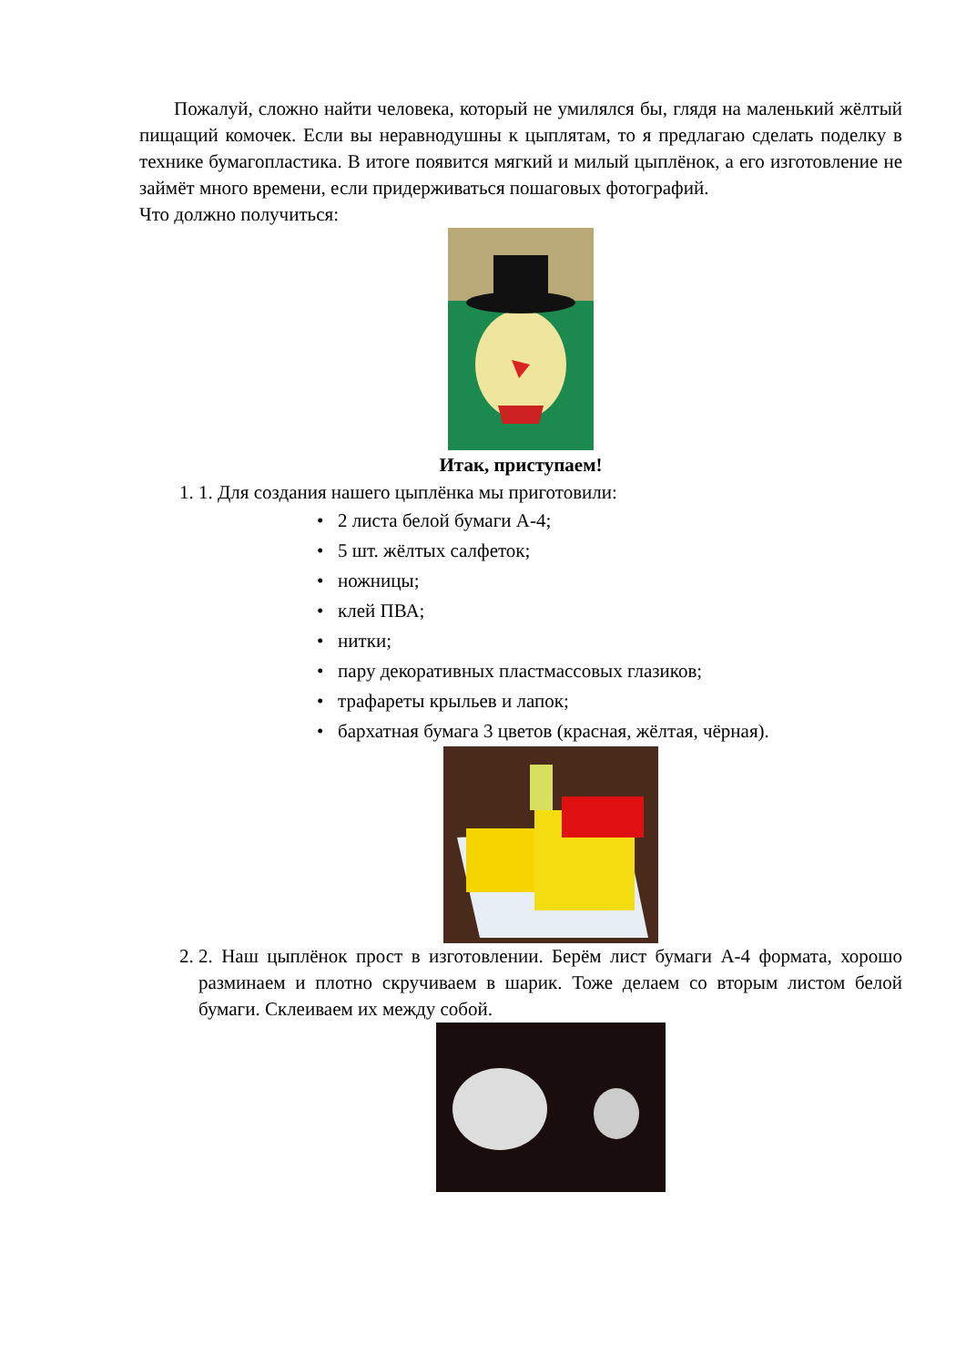Пожалуй, сложно найти человека, который не умилялся бы, глядя на маленький жёлтый пищащий комочек. Если вы неравнодушны к цыплятам, то я предлагаю сделать поделку в технике бумагопластика. В итоге появится мягкий и милый цыплёнок, а его изготовление не займёт много времени, если придерживаться пошаговых фотографий.
Что должно получиться:
Итак, приступаем!
1. 1. Для создания нашего цыплёнка мы приготовили:
• 2 листа белой бумаги А-4;
• 5 шт. жёлтых салфеток;
• ножницы;
• клей ПВА;
• нитки;
• пару декоративных пластмассовых глазиков;
• трафареты крыльев и лапок;
• бархатная бумага 3 цветов (красная, жёлтая, чёрная).
2. 2. Наш цыплёнок прост в изготовлении. Берём лист бумаги А-4 формата, хорошо разминаем и плотно скручиваем в шарик. Тоже делаем со вторым листом белой бумаги. Склеиваем их между собой.